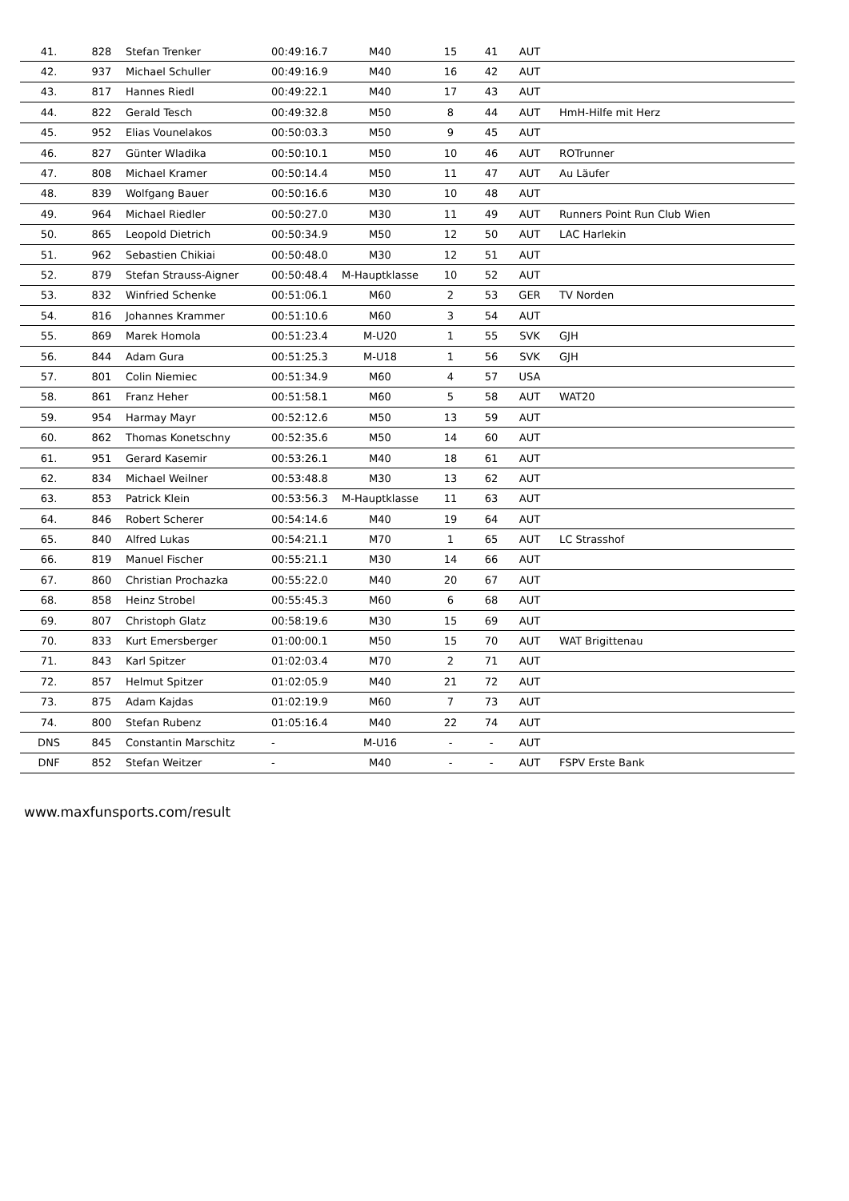| 41. | 828 | Stefan Trenker | 00:49:16.7 | M40 | 15 | 41 | AUT | |
| 42. | 937 | Michael Schuller | 00:49:16.9 | M40 | 16 | 42 | AUT | |
| 43. | 817 | Hannes Riedl | 00:49:22.1 | M40 | 17 | 43 | AUT | |
| 44. | 822 | Gerald Tesch | 00:49:32.8 | M50 | 8 | 44 | AUT | HmH-Hilfe mit Herz |
| 45. | 952 | Elias Vounelakos | 00:50:03.3 | M50 | 9 | 45 | AUT | |
| 46. | 827 | Günter Wladika | 00:50:10.1 | M50 | 10 | 46 | AUT | ROTrunner |
| 47. | 808 | Michael Kramer | 00:50:14.4 | M50 | 11 | 47 | AUT | Au Läufer |
| 48. | 839 | Wolfgang Bauer | 00:50:16.6 | M30 | 10 | 48 | AUT | |
| 49. | 964 | Michael Riedler | 00:50:27.0 | M30 | 11 | 49 | AUT | Runners Point Run Club Wien |
| 50. | 865 | Leopold Dietrich | 00:50:34.9 | M50 | 12 | 50 | AUT | LAC Harlekin |
| 51. | 962 | Sebastien Chikiai | 00:50:48.0 | M30 | 12 | 51 | AUT | |
| 52. | 879 | Stefan Strauss-Aigner | 00:50:48.4 | M-Hauptklasse | 10 | 52 | AUT | |
| 53. | 832 | Winfried Schenke | 00:51:06.1 | M60 | 2 | 53 | GER | TV Norden |
| 54. | 816 | Johannes Krammer | 00:51:10.6 | M60 | 3 | 54 | AUT | |
| 55. | 869 | Marek Homola | 00:51:23.4 | M-U20 | 1 | 55 | SVK | GJH |
| 56. | 844 | Adam Gura | 00:51:25.3 | M-U18 | 1 | 56 | SVK | GJH |
| 57. | 801 | Colin Niemiec | 00:51:34.9 | M60 | 4 | 57 | USA | |
| 58. | 861 | Franz Heher | 00:51:58.1 | M60 | 5 | 58 | AUT | WAT20 |
| 59. | 954 | Harmay Mayr | 00:52:12.6 | M50 | 13 | 59 | AUT | |
| 60. | 862 | Thomas Konetschny | 00:52:35.6 | M50 | 14 | 60 | AUT | |
| 61. | 951 | Gerard Kasemir | 00:53:26.1 | M40 | 18 | 61 | AUT | |
| 62. | 834 | Michael Weilner | 00:53:48.8 | M30 | 13 | 62 | AUT | |
| 63. | 853 | Patrick Klein | 00:53:56.3 | M-Hauptklasse | 11 | 63 | AUT | |
| 64. | 846 | Robert Scherer | 00:54:14.6 | M40 | 19 | 64 | AUT | |
| 65. | 840 | Alfred Lukas | 00:54:21.1 | M70 | 1 | 65 | AUT | LC Strasshof |
| 66. | 819 | Manuel Fischer | 00:55:21.1 | M30 | 14 | 66 | AUT | |
| 67. | 860 | Christian Prochazka | 00:55:22.0 | M40 | 20 | 67 | AUT | |
| 68. | 858 | Heinz Strobel | 00:55:45.3 | M60 | 6 | 68 | AUT | |
| 69. | 807 | Christoph Glatz | 00:58:19.6 | M30 | 15 | 69 | AUT | |
| 70. | 833 | Kurt Emersberger | 01:00:00.1 | M50 | 15 | 70 | AUT | WAT Brigittenau |
| 71. | 843 | Karl Spitzer | 01:02:03.4 | M70 | 2 | 71 | AUT | |
| 72. | 857 | Helmut Spitzer | 01:02:05.9 | M40 | 21 | 72 | AUT | |
| 73. | 875 | Adam Kajdas | 01:02:19.9 | M60 | 7 | 73 | AUT | |
| 74. | 800 | Stefan Rubenz | 01:05:16.4 | M40 | 22 | 74 | AUT | |
| DNS | 845 | Constantin Marschitz | - | M-U16 | - | - | AUT | |
| DNF | 852 | Stefan Weitzer | - | M40 | - | - | AUT | FSPV Erste Bank |
www.maxfunsports.com/result